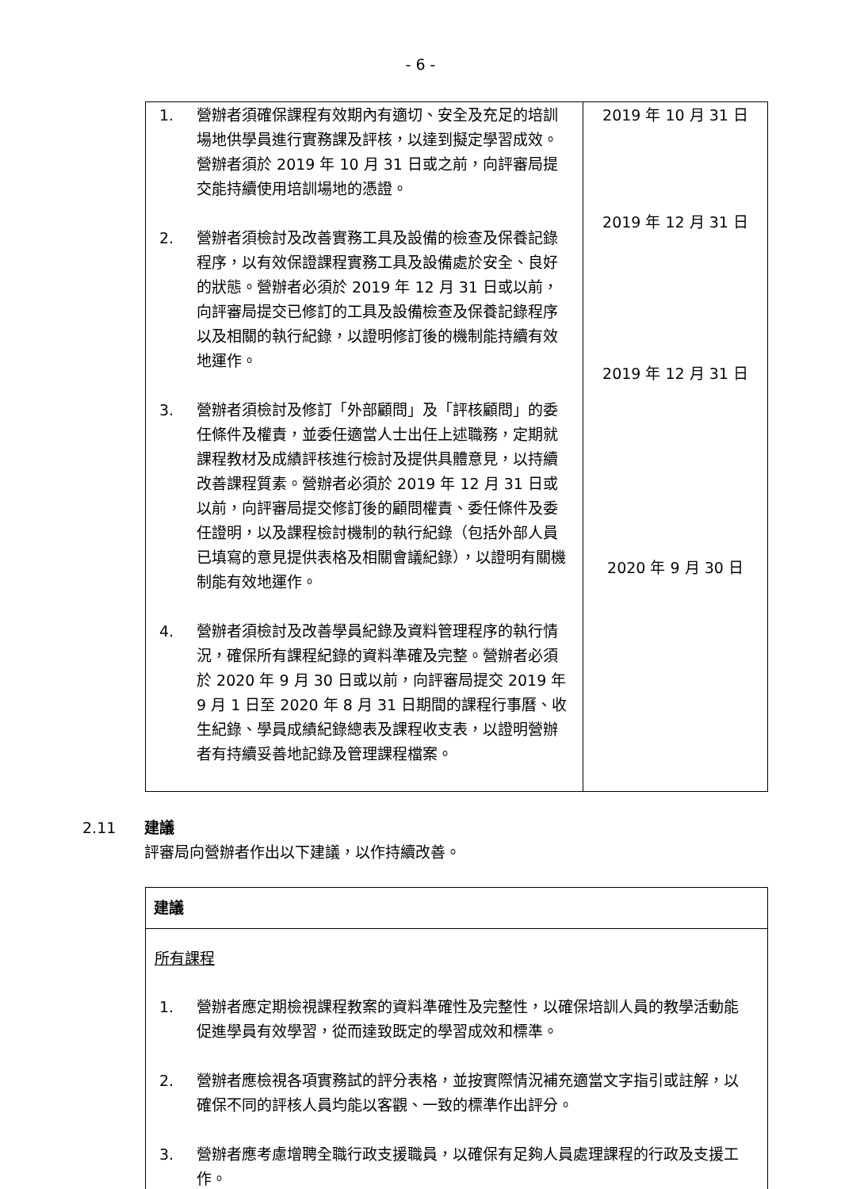- 6 -
| 1. 營辦者須確保課程有效期內有適切、安全及充足的培訓場地供學員進行實務課及評核，以達到擬定學習成效。營辦者須於 2019 年 10 月 31 日或之前，向評審局提交能持續使用培訓場地的憑證。 2. 營辦者須檢討及改善實務工具及設備的檢查及保養記錄程序，以有效保證課程實務工具及設備處於安全、良好的狀態。營辦者必須於 2019 年 12 月 31 日或以前，向評審局提交已修訂的工具及設備檢查及保養記錄程序以及相關的執行紀錄，以證明修訂後的機制能持續有效地運作。 3. 營辦者須檢討及修訂「外部顧問」及「評核顧問」的委任條件及權責，並委任適當人士出任上述職務，定期就課程教材及成績評核進行檢討及提供具體意見，以持續改善課程質素。營辦者必須於 2019 年 12 月 31 日或以前，向評審局提交修訂後的顧問權責、委任條件及委任證明，以及課程檢討機制的執行紀錄（包括外部人員已填寫的意見提供表格及相關會議紀錄），以證明有關機制能有效地運作。 4. 營辦者須檢討及改善學員紀錄及資料管理程序的執行情況，確保所有課程紀錄的資料準確及完整。營辦者必須於 2020 年 9 月 30 日或以前，向評審局提交 2019 年 9 月 1 日至 2020 年 8 月 31 日期間的課程行事曆、收生紀錄、學員成績紀錄總表及課程收支表，以證明營辦者有持續妥善地記錄及管理課程檔案。 | 2019 年 10 月 31 日 2019 年 12 月 31 日 2019 年 12 月 31 日 2020 年 9 月 30 日 |
2.11 建議
評審局向營辦者作出以下建議，以作持續改善。
| 建議 |
| 所有課程 1. 營辦者應定期檢視課程教案的資料準確性及完整性，以確保培訓人員的教學活動能促進學員有效學習，從而達致既定的學習成效和標準。 2. 營辦者應檢視各項實務試的評分表格，並按實際情況補充適當文字指引或註解，以確保不同的評核人員均能以客觀、一致的標準作出評分。 3. 營辦者應考慮增聘全職行政支援職員，以確保有足夠人員處理課程的行政及支援工作。 |